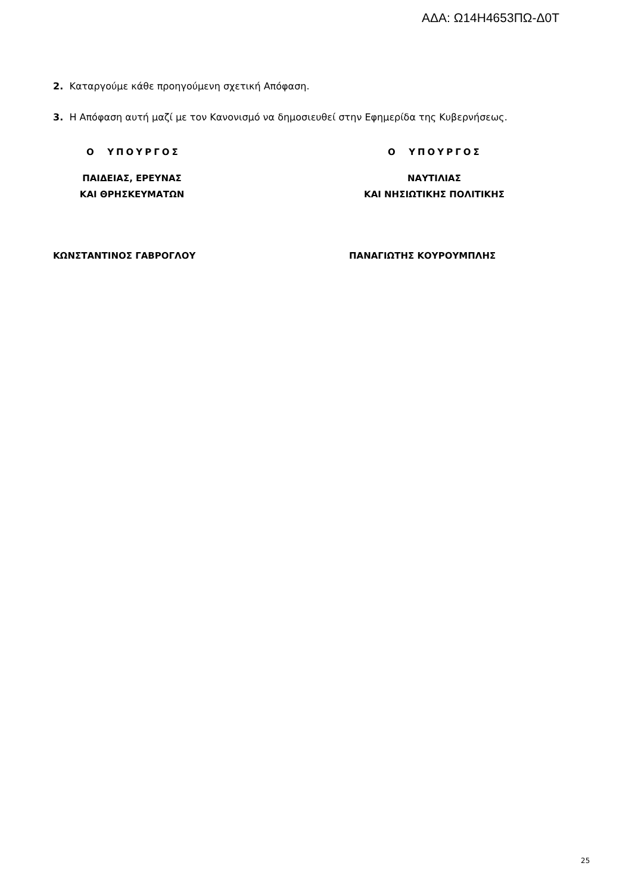ΑΔΑ: Ω14Η4653ΠΩ-Δ0Τ
2. Καταργούμε κάθε προηγούμενη σχετική Απόφαση.
3. Η Απόφαση αυτή μαζί με τον Κανονισμό να δημοσιευθεί στην Εφημερίδα της Κυβερνήσεως.
Ο ΥΠΟΥΡΓΟΣ
ΠΑΙΔΕΙΑΣ, ΕΡΕΥΝΑΣ
ΚΑΙ ΘΡΗΣΚΕΥΜΑΤΩΝ
ΚΩΝΣΤΑΝΤΙΝΟΣ ΓΑΒΡΟΓΛΟΥ
Ο ΥΠΟΥΡΓΟΣ
ΝΑΥΤΙΛΙΑΣ
ΚΑΙ ΝΗΣΙΩΤΙΚΗΣ ΠΟΛΙΤΙΚΗΣ
ΠΑΝΑΓΙΩΤΗΣ ΚΟΥΡΟΥΜΠΛΗΣ
25